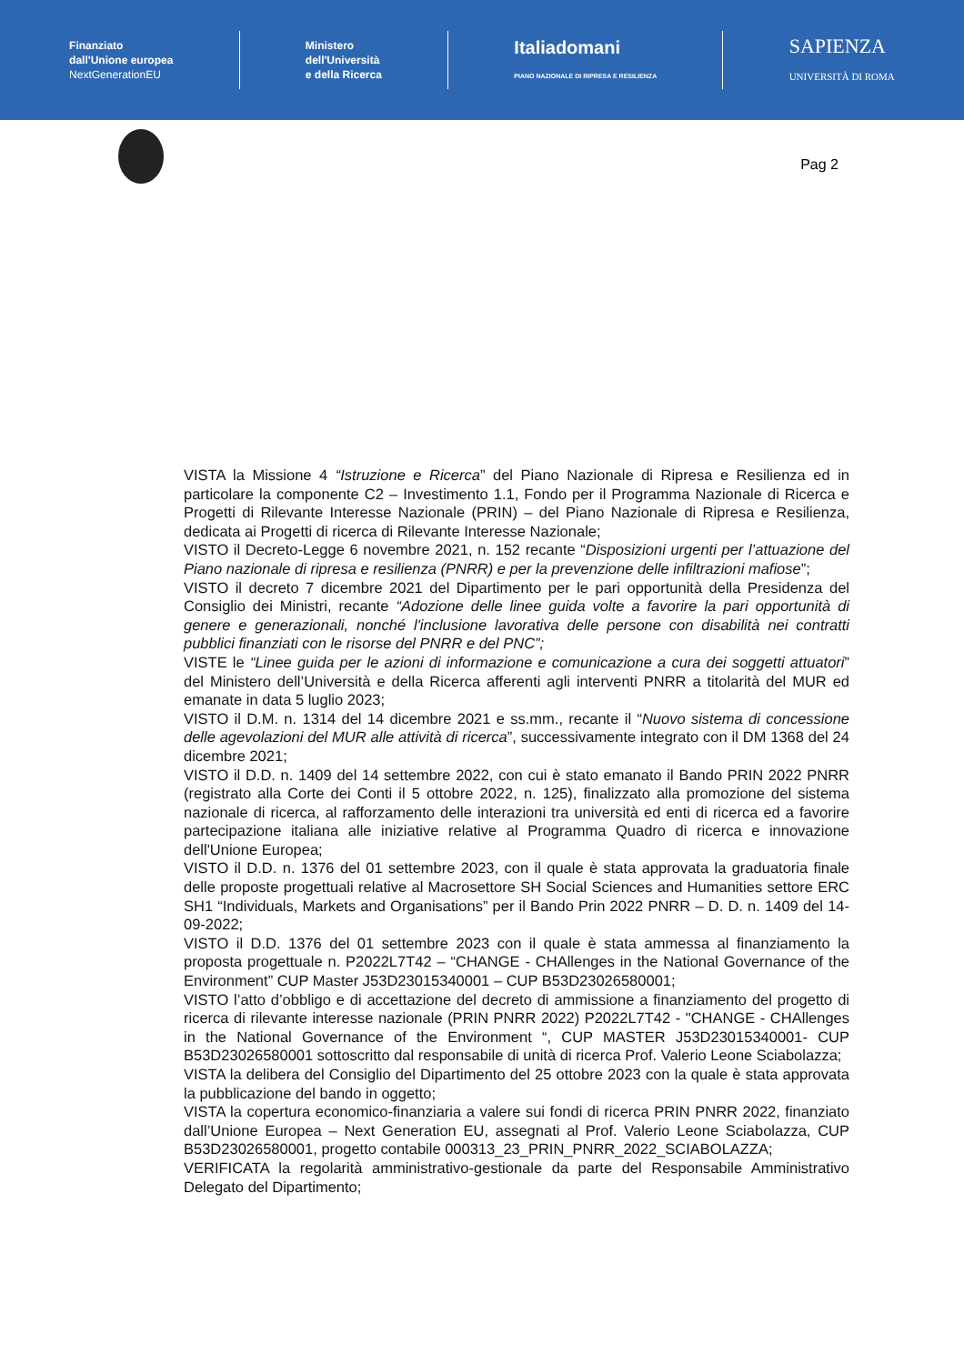Finanziato
dall'Unione europea
NextGenerationEU
Ministero
dell'Università
e della Ricerca
Italiadomani
PIANO NAZIONALE DI RIPRESA E RESILIENZA
SAPIENZA
UNIVERSITÀ DI ROMA
Pag 2
VISTA la Missione 4 “Istruzione e Ricerca” del Piano Nazionale di Ripresa e Resilienza ed in particolare la componente C2 – Investimento 1.1, Fondo per il Programma Nazionale di Ricerca e Progetti di Rilevante Interesse Nazionale (PRIN) – del Piano Nazionale di Ripresa e Resilienza, dedicata ai Progetti di ricerca di Rilevante Interesse Nazionale;
VISTO il Decreto-Legge 6 novembre 2021, n. 152 recante “Disposizioni urgenti per l’attuazione del Piano nazionale di ripresa e resilienza (PNRR) e per la prevenzione delle infiltrazioni mafiose”;
VISTO il decreto 7 dicembre 2021 del Dipartimento per le pari opportunità della Presidenza del Consiglio dei Ministri, recante “Adozione delle linee guida volte a favorire la pari opportunità di genere e generazionali, nonché l'inclusione lavorativa delle persone con disabilità nei contratti pubblici finanziati con le risorse del PNRR e del PNC”;
VISTE le “Linee guida per le azioni di informazione e comunicazione a cura dei soggetti attuatori” del Ministero dell’Università e della Ricerca afferenti agli interventi PNRR a titolarità del MUR ed emanate in data 5 luglio 2023;
VISTO il D.M. n. 1314 del 14 dicembre 2021 e ss.mm., recante il “Nuovo sistema di concessione delle agevolazioni del MUR alle attività di ricerca”, successivamente integrato con il DM 1368 del 24 dicembre 2021;
VISTO il D.D. n. 1409 del 14 settembre 2022, con cui è stato emanato il Bando PRIN 2022 PNRR (registrato alla Corte dei Conti il 5 ottobre 2022, n. 125), finalizzato alla promozione del sistema nazionale di ricerca, al rafforzamento delle interazioni tra università ed enti di ricerca ed a favorire partecipazione italiana alle iniziative relative al Programma Quadro di ricerca e innovazione dell'Unione Europea;
VISTO il D.D. n. 1376 del 01 settembre 2023, con il quale è stata approvata la graduatoria finale delle proposte progettuali relative al Macrosettore SH Social Sciences and Humanities settore ERC SH1 “Individuals, Markets and Organisations” per il Bando Prin 2022 PNRR – D. D. n. 1409 del 14-09-2022;
VISTO il D.D. 1376 del 01 settembre 2023 con il quale è stata ammessa al finanziamento la proposta progettuale n. P2022L7T42 – “CHANGE - CHAllenges in the National Governance of the Environment” CUP Master J53D23015340001 – CUP B53D23026580001;
VISTO l’atto d’obbligo e di accettazione del decreto di ammissione a finanziamento del progetto di ricerca di rilevante interesse nazionale (PRIN PNRR 2022) P2022L7T42 - "CHANGE - CHAllenges in the National Governance of the Environment “, CUP MASTER J53D23015340001- CUP B53D23026580001 sottoscritto dal responsabile di unità di ricerca Prof. Valerio Leone Sciabolazza;
VISTA la delibera del Consiglio del Dipartimento del 25 ottobre 2023 con la quale è stata approvata la pubblicazione del bando in oggetto;
VISTA la copertura economico-finanziaria a valere sui fondi di ricerca PRIN PNRR 2022, finanziato dall’Unione Europea – Next Generation EU, assegnati al Prof. Valerio Leone Sciabolazza, CUP B53D23026580001, progetto contabile 000313_23_PRIN_PNRR_2022_SCIABOLAZZA;
VERIFICATA la regolarità amministrativo-gestionale da parte del Responsabile Amministrativo Delegato del Dipartimento;